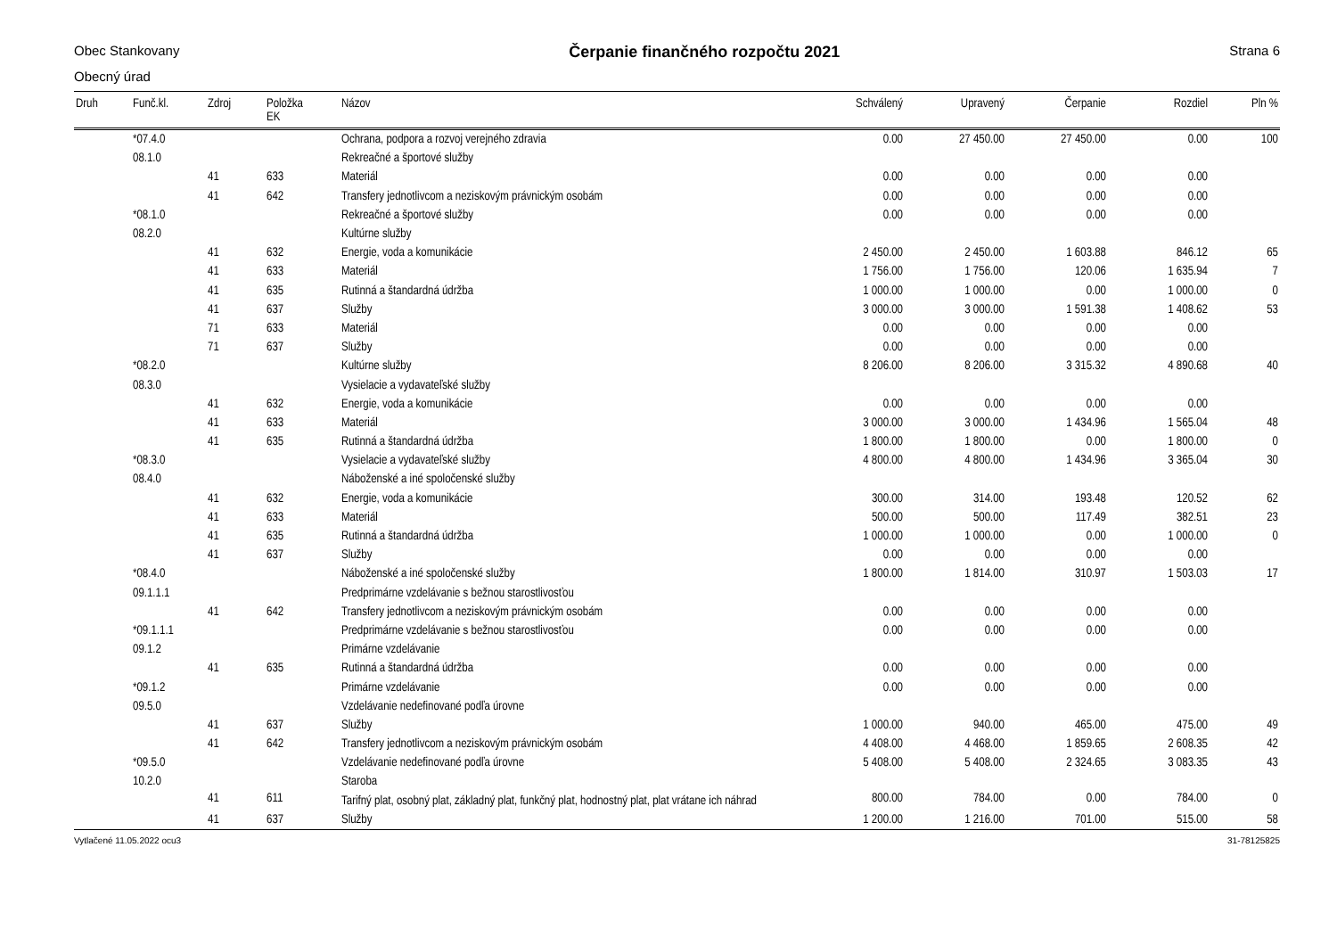Obec Stankovany Čerpanie finančného rozpočtu 2021 Strana 6
Obecný úrad
| Druh | Funč.kl. | Zdroj | Položka EK | Názov | Schválený | Upravený | Čerpanie | Rozdiel | Pln % |
| --- | --- | --- | --- | --- | --- | --- | --- | --- | --- |
| | *07.4.0 | | | Ochrana, podpora a rozvoj verejného zdravia | 0.00 | 27 450.00 | 27 450.00 | 0.00 | 100 |
| | 08.1.0 | | | Rekreačné a športové služby | | | | | |
| | | 41 | 633 | Materiál | 0.00 | 0.00 | 0.00 | 0.00 | |
| | | 41 | 642 | Transfery jednotlivcom a neziskovým právnickým osobám | 0.00 | 0.00 | 0.00 | 0.00 | |
| | *08.1.0 | | | Rekreačné a športové služby | 0.00 | 0.00 | 0.00 | 0.00 | |
| | 08.2.0 | | | Kultúrne služby | | | | | |
| | | 41 | 632 | Energie, voda a komunikácie | 2 450.00 | 2 450.00 | 1 603.88 | 846.12 | 65 |
| | | 41 | 633 | Materiál | 1 756.00 | 1 756.00 | 120.06 | 1 635.94 | 7 |
| | | 41 | 635 | Rutinná a štandardná údržba | 1 000.00 | 1 000.00 | 0.00 | 1 000.00 | 0 |
| | | 41 | 637 | Služby | 3 000.00 | 3 000.00 | 1 591.38 | 1 408.62 | 53 |
| | | 71 | 633 | Materiál | 0.00 | 0.00 | 0.00 | 0.00 | |
| | | 71 | 637 | Služby | 0.00 | 0.00 | 0.00 | 0.00 | |
| | *08.2.0 | | | Kultúrne služby | 8 206.00 | 8 206.00 | 3 315.32 | 4 890.68 | 40 |
| | 08.3.0 | | | Vysielacie a vydavateľské služby | | | | | |
| | | 41 | 632 | Energie, voda a komunikácie | 0.00 | 0.00 | 0.00 | 0.00 | |
| | | 41 | 633 | Materiál | 3 000.00 | 3 000.00 | 1 434.96 | 1 565.04 | 48 |
| | | 41 | 635 | Rutinná a štandardná údržba | 1 800.00 | 1 800.00 | 0.00 | 1 800.00 | 0 |
| | *08.3.0 | | | Vysielacie a vydavateľské služby | 4 800.00 | 4 800.00 | 1 434.96 | 3 365.04 | 30 |
| | 08.4.0 | | | Náboženské a iné spoločenské služby | | | | | |
| | | 41 | 632 | Energie, voda a komunikácie | 300.00 | 314.00 | 193.48 | 120.52 | 62 |
| | | 41 | 633 | Materiál | 500.00 | 500.00 | 117.49 | 382.51 | 23 |
| | | 41 | 635 | Rutinná a štandardná údržba | 1 000.00 | 1 000.00 | 0.00 | 1 000.00 | 0 |
| | | 41 | 637 | Služby | 0.00 | 0.00 | 0.00 | 0.00 | |
| | *08.4.0 | | | Náboženské a iné spoločenské služby | 1 800.00 | 1 814.00 | 310.97 | 1 503.03 | 17 |
| | 09.1.1.1 | | | Predprimárne vzdelávanie s bežnou starostlivosťou | | | | | |
| | | 41 | 642 | Transfery jednotlivcom a neziskovým právnickým osobám | 0.00 | 0.00 | 0.00 | 0.00 | |
| | *09.1.1.1 | | | Predprimárne vzdelávanie s bežnou starostlivosťou | 0.00 | 0.00 | 0.00 | 0.00 | |
| | 09.1.2 | | | Primárne vzdelávanie | | | | | |
| | | 41 | 635 | Rutinná a štandardná údržba | 0.00 | 0.00 | 0.00 | 0.00 | |
| | *09.1.2 | | | Primárne vzdelávanie | 0.00 | 0.00 | 0.00 | 0.00 | |
| | 09.5.0 | | | Vzdelávanie nedefinované podľa úrovne | | | | | |
| | | 41 | 637 | Služby | 1 000.00 | 940.00 | 465.00 | 475.00 | 49 |
| | | 41 | 642 | Transfery jednotlivcom a neziskovým právnickým osobám | 4 408.00 | 4 468.00 | 1 859.65 | 2 608.35 | 42 |
| | *09.5.0 | | | Vzdelávanie nedefinované podľa úrovne | 5 408.00 | 5 408.00 | 2 324.65 | 3 083.35 | 43 |
| | 10.2.0 | | | Staroba | | | | | |
| | | 41 | 611 | Tarifný plat, osobný plat, základný plat, funkčný plat, hodnostný plat, plat vrátane ich náhrad | 800.00 | 784.00 | 0.00 | 784.00 | 0 |
| | | 41 | 637 | Služby | 1 200.00 | 1 216.00 | 701.00 | 515.00 | 58 |
Vytlačené 11.05.2022 ocu3 31-78125825